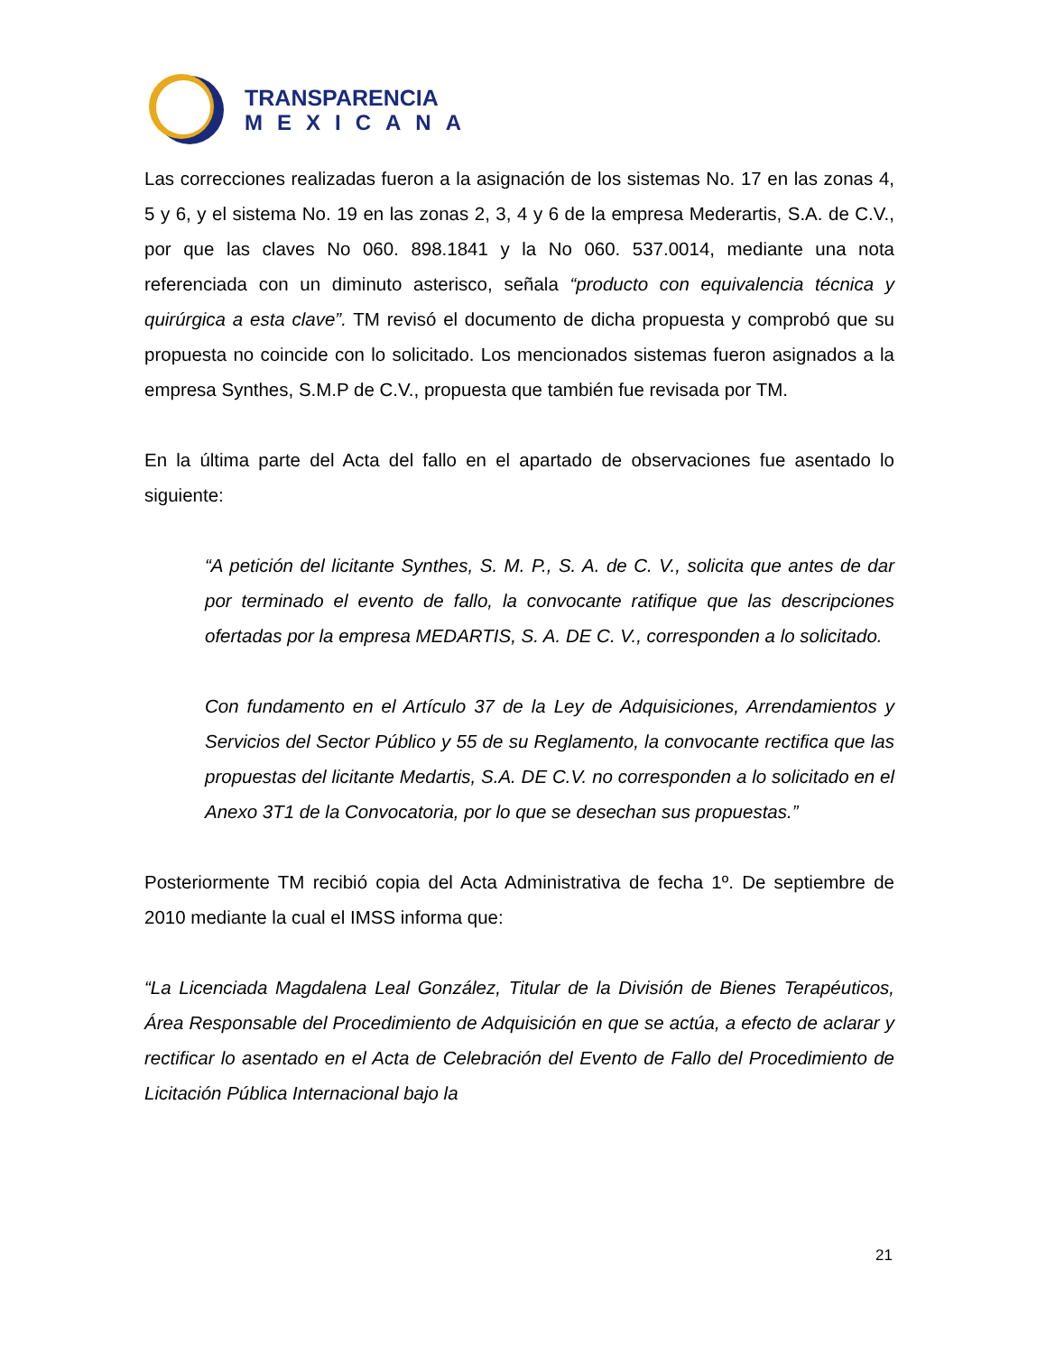TRANSPARENCIA
MEXICANA
Las correcciones realizadas fueron a la asignación de los sistemas No. 17 en las zonas 4, 5 y 6, y el sistema No. 19 en las zonas 2, 3, 4 y 6 de la empresa Mederartis, S.A. de C.V., por que las claves No 060. 898.1841 y la No 060. 537.0014, mediante una nota referenciada con un diminuto asterisco, señala “producto con equivalencia técnica y quirúrgica a esta clave”. TM revisó el documento de dicha propuesta y comprobó que su propuesta no coincide con lo solicitado. Los mencionados sistemas fueron asignados a la empresa Synthes, S.M.P de C.V., propuesta que también fue revisada por TM.
En la última parte del Acta del fallo en el apartado de observaciones fue asentado lo siguiente:
“A petición del licitante Synthes, S. M. P., S. A. de C. V., solicita que antes de dar por terminado el evento de fallo, la convocante ratifique que las descripciones ofertadas por la empresa MEDARTIS, S. A. DE C. V., corresponden a lo solicitado.
Con fundamento en el Artículo 37 de la Ley de Adquisiciones, Arrendamientos y Servicios del Sector Público y 55 de su Reglamento, la convocante rectifica que las propuestas del licitante Medartis, S.A. DE C.V. no corresponden a lo solicitado en el Anexo 3T1 de la Convocatoria, por lo que se desechan sus propuestas.”
Posteriormente TM recibió copia del Acta Administrativa de fecha 1º. De septiembre de 2010 mediante la cual el IMSS informa que:
“La Licenciada Magdalena Leal González, Titular de la División de Bienes Terapéuticos, Área Responsable del Procedimiento de Adquisición en que se actúa, a efecto de aclarar y rectificar lo asentado en el Acta de Celebración del Evento de Fallo del Procedimiento de Licitación Pública Internacional bajo la
21